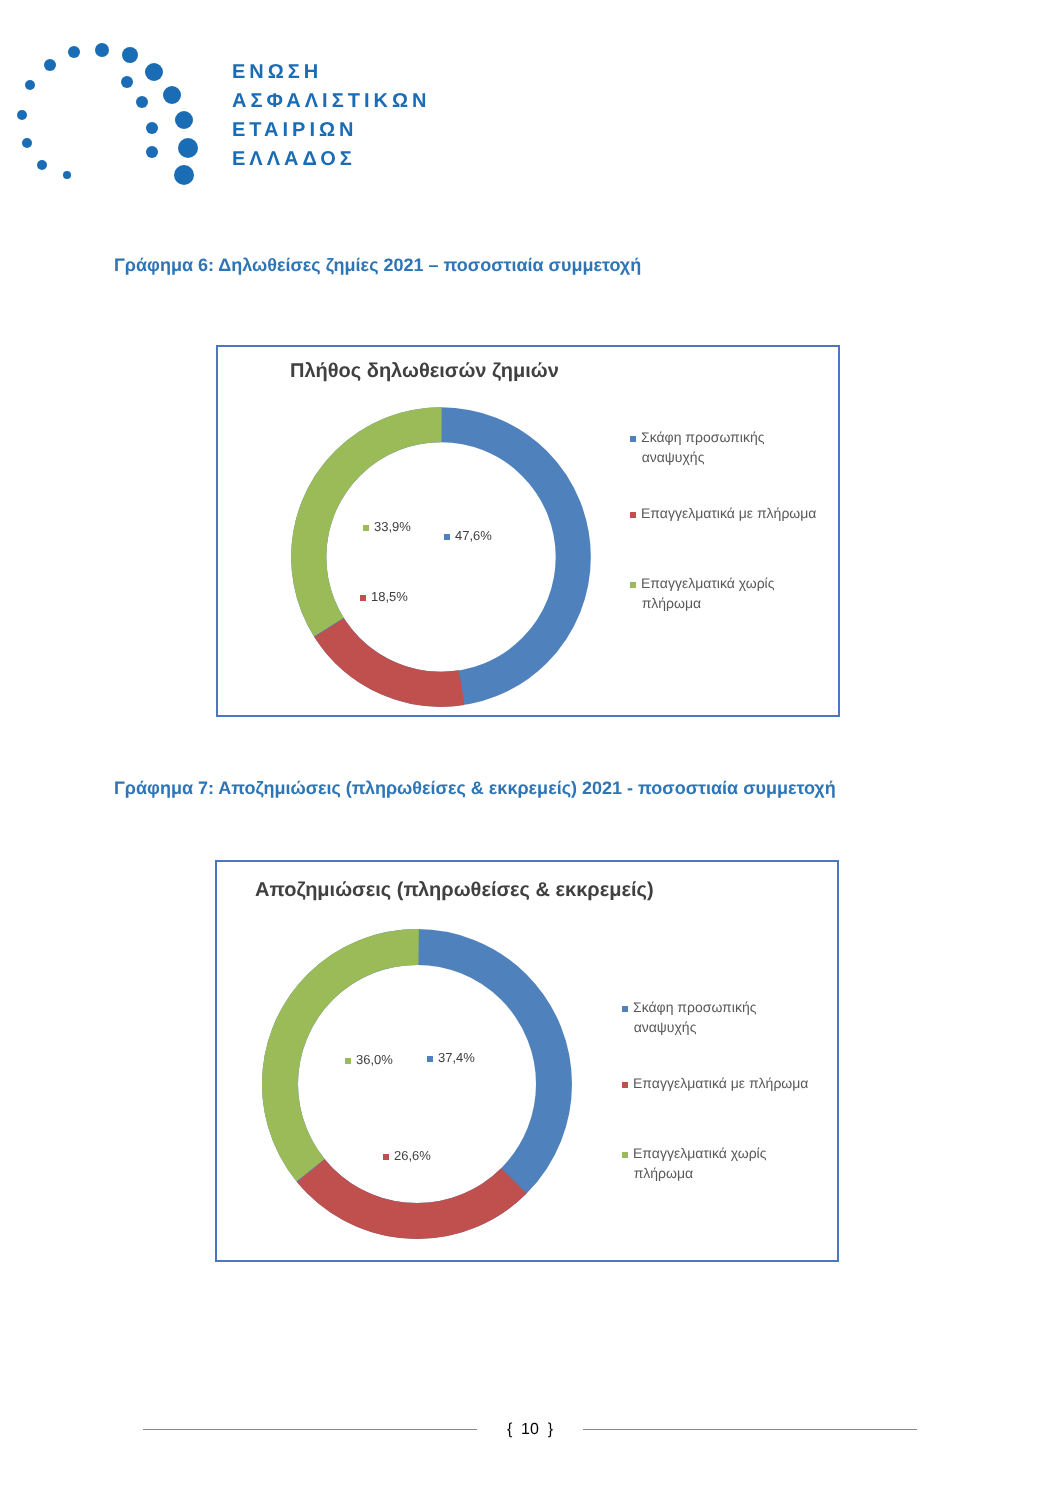ΕΝΩΣΗ
ΑΣΦΑΛΙΣΤΙΚΩΝ
ΕΤΑΙΡΙΩΝ
ΕΛΛΑΔΟΣ
Γράφημα 6: Δηλωθείσες ζημίες 2021 – ποσοστιαία συμμετοχή
Πλήθος δηλωθεισών ζημιών
33,9%
47,6%
18,5%
Σκάφη προσωπικής
αναψυχής
Επαγγελματικά με πλήρωμα
Επαγγελματικά χωρίς
πλήρωμα
Γράφημα 7: Αποζημιώσεις (πληρωθείσες & εκκρεμείς) 2021 - ποσοστιαία συμμετοχή
Αποζημιώσεις (πληρωθείσες & εκκρεμείς)
36,0% 37,4%
26,6%
Σκάφη προσωπικής
αναψυχής
Επαγγελματικά με πλήρωμα
Επαγγελματικά χωρίς
πλήρωμα
{ 10 }